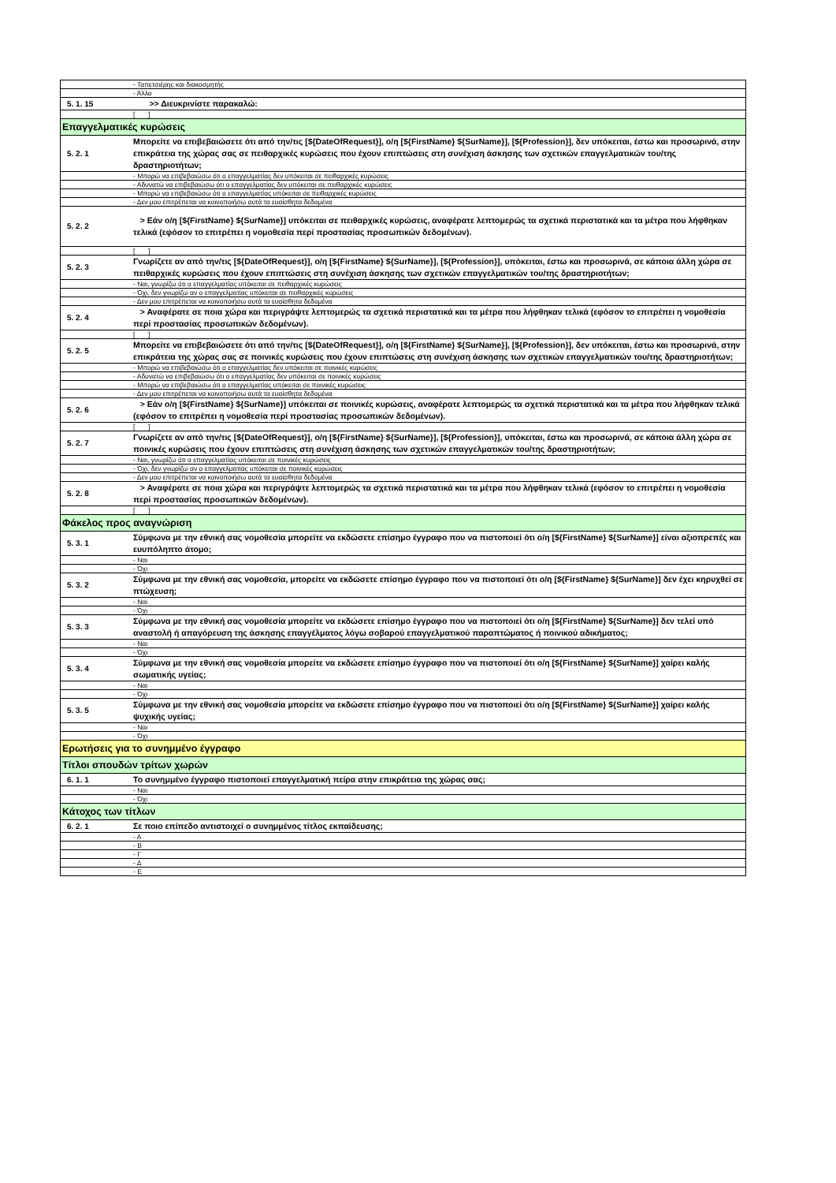| | - Ταπετσιέρης και διακοσμητής |
| | - Άλλο |
| 5. 1. 15 | >> Διευκρινίστε παρακαλώ: |
| | [ ] |
| Επαγγελματικές κυρώσεις | |
| 5. 2. 1 | Μπορείτε να επιβεβαιώσετε ότι από την/τις [${DateOfRequest}], ο/η [${FirstName} ${SurName}], [${Profession}], δεν υπόκειται, έστω και προσωρινά, στην επικράτεια της χώρας σας σε πειθαρχικές κυρώσεις που έχουν επιπτώσεις στη συνέχιση άσκησης των σχετικών επαγγελματικών του/της δραστηριοτήτων; |
| | - Μπορώ να επιβεβαιώσω ότι ο επαγγελματίας δεν υπόκειται σε πειθαρχικές κυρώσεις |
| | - Αδυνατώ να επιβεβαιώσω ότι ο επαγγελματίας δεν υπόκειται σε πειθαρχικές κυρώσεις |
| | - Μπορώ να επιβεβαιώσω ότι ο επαγγελματίας υπόκειται σε πειθαρχικές κυρώσεις |
| | - Δεν μου επιτρέπεται να κοινοποιήσω αυτά τα ευαίσθητα δεδομένα |
| 5. 2. 2 | > Εάν ο/η [${FirstName} ${SurName}] υπόκειται σε πειθαρχικές κυρώσεις, αναφέρατε λεπτομερώς τα σχετικά περιστατικά και τα μέτρα που λήφθηκαν τελικά (εφόσον το επιτρέπει η νομοθεσία περί προστασίας προσωπικών δεδομένων). |
| | [ ] |
| 5. 2. 3 | Γνωρίζετε αν από την/τις [${DateOfRequest}], ο/η [${FirstName} ${SurName}], [${Profession}], υπόκειται, έστω και προσωρινά, σε κάποια άλλη χώρα σε πειθαρχικές κυρώσεις που έχουν επιπτώσεις στη συνέχιση άσκησης των σχετικών επαγγελματικών του/της δραστηριοτήτων; |
| | - Ναι, γνωρίζω ότι ο επαγγελματίας υπόκειται σε πειθαρχικές κυρώσεις |
| | - Όχι, δεν γνωρίζω αν ο επαγγελματίας υπόκειται σε πειθαρχικές κυρώσεις |
| | - Δεν μου επιτρέπεται να κοινοποιήσω αυτά τα ευαίσθητα δεδομένα |
| 5. 2. 4 | > Αναφέρατε σε ποια χώρα και περιγράψτε λεπτομερώς τα σχετικά περιστατικά και τα μέτρα που λήφθηκαν τελικά (εφόσον το επιτρέπει η νομοθεσία περί προστασίας προσωπικών δεδομένων). |
| | [ ] |
| 5. 2. 5 | Μπορείτε να επιβεβαιώσετε ότι από την/τις [${DateOfRequest}], ο/η [${FirstName} ${SurName}], [${Profession}], δεν υπόκειται, έστω και προσωρινά, στην επικράτεια της χώρας σας σε ποινικές κυρώσεις που έχουν επιπτώσεις στη συνέχιση άσκησης των σχετικών επαγγελματικών του/της δραστηριοτήτων; |
| | - Μπορώ να επιβεβαιώσω ότι ο επαγγελματίας δεν υπόκειται σε ποινικές κυρώσεις |
| | - Αδυνατώ να επιβεβαιώσω ότι ο επαγγελματίας δεν υπόκειται σε ποινικές κυρώσεις |
| | - Μπορώ να επιβεβαιώσω ότι ο επαγγελματίας υπόκειται σε ποινικές κυρώσεις |
| | - Δεν μου επιτρέπεται να κοινοποιήσω αυτά τα ευαίσθητα δεδομένα |
| 5. 2. 6 | > Εάν ο/η [${FirstName} ${SurName}] υπόκειται σε ποινικές κυρώσεις, αναφέρατε λεπτομερώς τα σχετικά περιστατικά και τα μέτρα που λήφθηκαν τελικά (εφόσον το επιτρέπει η νομοθεσία περί προστασίας προσωπικών δεδομένων). |
| | [ ] |
| 5. 2. 7 | Γνωρίζετε αν από την/τις [${DateOfRequest}], ο/η [${FirstName} ${SurName}], [${Profession}], υπόκειται, έστω και προσωρινά, σε κάποια άλλη χώρα σε ποινικές κυρώσεις που έχουν επιπτώσεις στη συνέχιση άσκησης των σχετικών επαγγελματικών του/της δραστηριοτήτων; |
| | - Ναι, γνωρίζω ότι ο επαγγελματίας υπόκειται σε ποινικές κυρώσεις |
| | - Όχι, δεν γνωρίζω αν ο επαγγελματίας υπόκειται σε ποινικές κυρώσεις |
| | - Δεν μου επιτρέπεται να κοινοποιήσω αυτά τα ευαίσθητα δεδομένα |
| 5. 2. 8 | > Αναφέρατε σε ποια χώρα και περιγράψτε λεπτομερώς τα σχετικά περιστατικά και τα μέτρα που λήφθηκαν τελικά (εφόσον το επιτρέπει η νομοθεσία περί προστασίας προσωπικών δεδομένων). |
| | [ ] |
| Φάκελος προς αναγνώριση | |
| 5. 3. 1 | Σύμφωνα με την εθνική σας νομοθεσία μπορείτε να εκδώσετε επίσημο έγγραφο που να πιστοποιεί ότι ο/η [${FirstName} ${SurName}] είναι αξιοπρεπές και ευυπόληπτο άτομο; |
| | - Ναι |
| | - Όχι |
| 5. 3. 2 | Σύμφωνα με την εθνική σας νομοθεσία, μπορείτε να εκδώσετε επίσημο έγγραφο που να πιστοποιεί ότι ο/η [${FirstName} ${SurName}] δεν έχει κηρυχθεί σε πτώχευση; |
| | - Ναι |
| | - Όχι |
| 5. 3. 3 | Σύμφωνα με την εθνική σας νομοθεσία μπορείτε να εκδώσετε επίσημο έγγραφο που να πιστοποιεί ότι ο/η [${FirstName} ${SurName}] δεν τελεί υπό αναστολή ή απαγόρευση της άσκησης επαγγέλματος λόγω σοβαρού επαγγελματικού παραπτώματος ή ποινικού αδικήματος; |
| | - Ναι |
| | - Όχι |
| 5. 3. 4 | Σύμφωνα με την εθνική σας νομοθεσία μπορείτε να εκδώσετε επίσημο έγγραφο που να πιστοποιεί ότι ο/η [${FirstName} ${SurName}] χαίρει καλής σωματικής υγείας; |
| | - Ναι |
| | - Όχι |
| 5. 3. 5 | Σύμφωνα με την εθνική σας νομοθεσία μπορείτε να εκδώσετε επίσημο έγγραφο που να πιστοποιεί ότι ο/η [${FirstName} ${SurName}] χαίρει καλής ψυχικής υγείας; |
| | - Ναι |
| | - Όχι |
| Ερωτήσεις για το συνημμένο έγγραφο | |
| Τίτλοι σπουδών τρίτων χωρών | |
| 6. 1. 1 | Το συνημμένο έγγραφο πιστοποιεί επαγγελματική πείρα στην επικράτεια της χώρας σας; |
| | - Ναι |
| | - Όχι |
| Κάτοχος των τίτλων | |
| 6. 2. 1 | Σε ποιο επίπεδο αντιστοιχεί ο συνημμένος τίτλος εκπαίδευσης; |
| | - Α |
| | - Β |
| | - Γ |
| | - Δ |
| | - Ε |